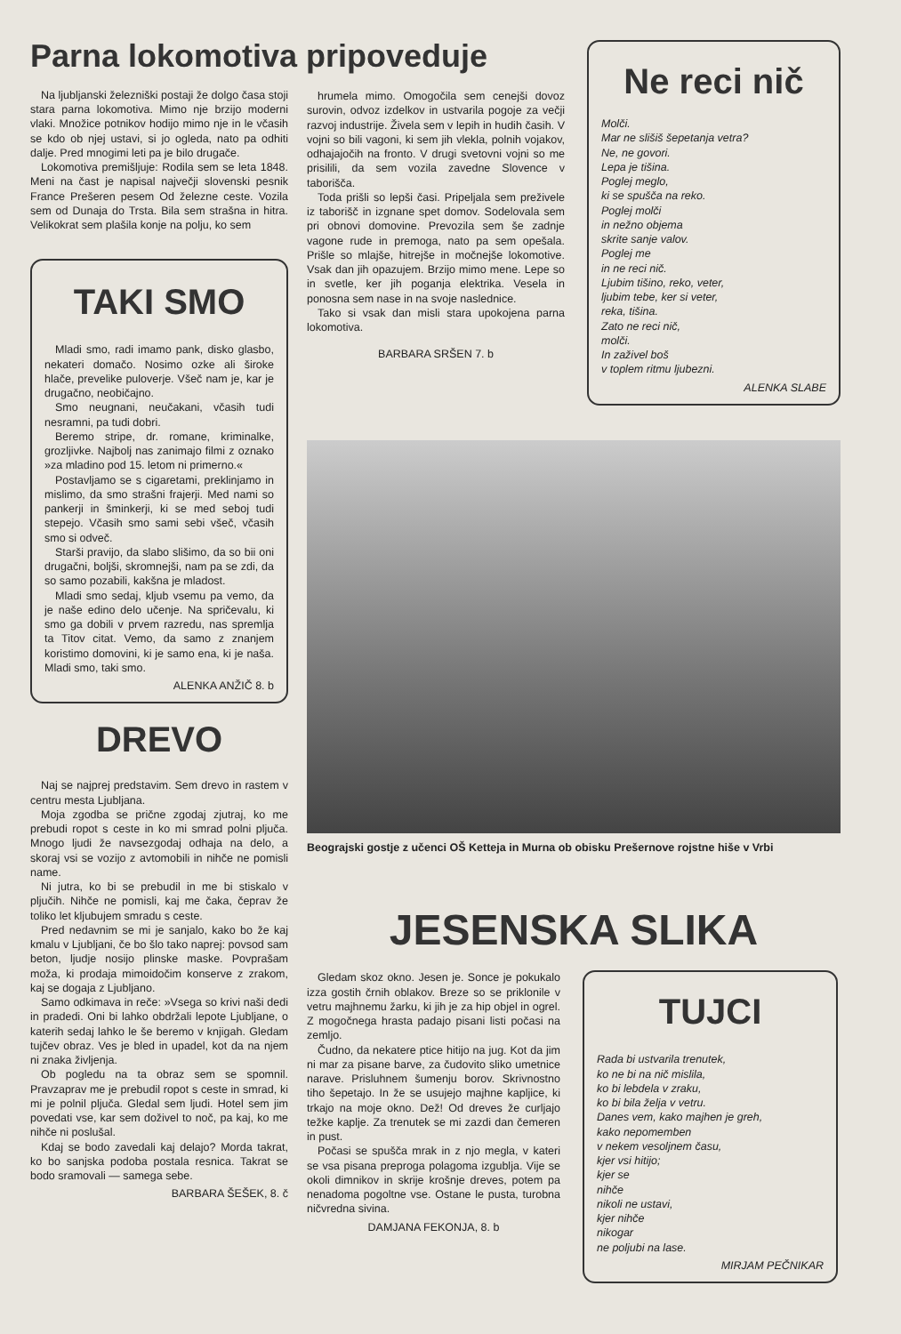Parna lokomotiva pripoveduje
Na ljubljanski železniški postaji že dolgo časa stoji stara parna lokomotiva. Mimo nje brzijo moderni vlaki. Množice potnikov hodijo mimo nje in le včasih se kdo ob njej ustavi, si jo ogleda, nato pa odhiti dalje. Pred mnogimi leti pa je bilo drugače.
Lokomotiva premišljuje: Rodila sem se leta 1848. Meni na čast je napisal največji slovenski pesnik France Prešeren pesem Od železne ceste. Vozila sem od Dunaja do Trsta. Bila sem strašna in hitra. Velikokrat sem plašila konje na polju, ko sem
TAKI SMO
Mladi smo, radi imamo pank, disko glasbo, nekateri domačo. Nosimo ozke ali široke hlače, prevelike puloverje. Všeč nam je, kar je drugačno, neobičajno.
Smo neugnani, neučakani, včasih tudi nesramni, pa tudi dobri.
Beremo stripe, dr. romane, kriminalke, grozljivke. Najbolj nas zanimajo filmi z oznako »za mladino pod 15. letom ni primerno.«
Postavljamo se s cigaretami, preklinjamo in mislimo, da smo strašni frajerji. Med nami so pankerji in šminkerji, ki se med seboj tudi stepejo. Včasih smo sami sebi všeč, včasih smo si odveč.
Starši pravijo, da slabo slišimo, da so bii oni drugačni, boljši, skromnejši, nam pa se zdi, da so samo pozabili, kakšna je mladost.
Mladi smo sedaj, kljub vsemu pa vemo, da je naše edino delo učenje. Na spričevalu, ki smo ga dobili v prvem razredu, nas spremlja ta Titov citat. Vemo, da samo z znanjem koristimo domovini, ki je samo ena, ki je naša. Mladi smo, taki smo.
ALENKA ANŽIČ 8. b
DREVO
Naj se najprej predstavim. Sem drevo in rastem v centru mesta Ljubljana.
Moja zgodba se prične zgodaj zjutraj, ko me prebudi ropot s ceste in ko mi smrad polni pljuča. Mnogo ljudi že navsezgodaj odhaja na delo, a skoraj vsi se vozijo z avtomobili in nihče ne pomisli name.
Ni jutra, ko bi se prebudil in me bi stiskalo v pljučih. Nihče ne pomisli, kaj me čaka, čeprav že toliko let kljubujem smradu s ceste.
Pred nedavnim se mi je sanjalo, kako bo že kaj kmalu v Ljubljani, če bo šlo tako naprej: povsod sam beton, ljudje nosijo plinske maske. Povprašam moža, ki prodaja mimoidočim konserve z zrakom, kaj se dogaja z Ljubljano.
Samo odkimava in reče: »Vsega so krivi naši dedi in pradedi. Oni bi lahko obdržali lepote Ljubljane, o katerih sedaj lahko le še beremo v knjigah. Gledam tujčev obraz. Ves je bled in upadel, kot da na njem ni znaka življenja.
Ob pogledu na ta obraz sem se spomnil. Pravzaprav me je prebudil ropot s ceste in smrad, ki mi je polnil pljuča. Gledal sem ljudi. Hotel sem jim povedati vse, kar sem doživel to noč, pa kaj, ko me nihče ni poslušal.
Kdaj se bodo zavedali kaj delajo? Morda takrat, ko bo sanjska podoba postala resnica. Takrat se bodo sramovali — samega sebe.
BARBARA ŠEŠEK, 8. č
hrumela mimo. Omogočila sem cenejši dovoz surovin, odvoz izdelkov in ustvarila pogoje za večji razvoj industrije. Živela sem v lepih in hudih časih. V vojni so bili vagoni, ki sem jih vlekla, polnih vojakov, odhajajočih na fronto. V drugi svetovni vojni so me prisilili, da sem vozila zavedne Slovence v taborišča.
Toda prišli so lepši časi. Pripeljala sem preživele iz taborišč in izgnane spet domov. Sodelovala sem pri obnovi domovine. Prevozila sem še zadnje vagone rude in premoga, nato pa sem opešala. Prišle so mlajše, hitrejše in močnejše lokomotive. Vsak dan jih opazujem. Brzijo mimo mene. Lepe so in svetle, ker jih poganja elektrika. Vesela in ponosna sem nase in na svoje naslednice.
Tako si vsak dan misli stara upokojena parna lokomotiva.
BARBARA SRŠEN 7. b
Ne reci nič
Molči.
Mar ne slišiš šepetanja vetra?
Ne, ne govori.
Lepa je tišina.
Poglej meglo,
ki se spušča na reko.
Poglej molči
in nežno objema
skrite sanje valov.
Poglej me
in ne reci nič.
Ljubim tišino, reko, veter,
ljubim tebe, ker si veter,
reka, tišina.
Zato ne reci nič,
molči.
In zaživel boš
v toplem ritmu ljubezni.
ALENKA SLABE
Beograjski gostje z učenci OŠ Ketteja in Murna ob obisku Prešernove rojstne hiše v Vrbi
JESENSKA SLIKA
Gledam skoz okno. Jesen je. Sonce je pokukalo izza gostih črnih oblakov. Breze so se priklonile v vetru majhnemu žarku, ki jih je za hip objel in ogrel. Z mogočnega hrasta padajo pisani listi počasi na zemljo.
Čudno, da nekatere ptice hitijo na jug. Kot da jim ni mar za pisane barve, za čudovito sliko umetnice narave. Prisluhnem šumenju borov. Skrivnostno tiho šepetajo. In že se usujejo majhne kapljice, ki trkajo na moje okno. Dež! Od dreves že curljajo težke kaplje. Za trenutek se mi zazdi dan čemeren in pust.
Počasi se spušča mrak in z njo megla, v kateri se vsa pisana preproga polagoma izgublja. Vije se okoli dimnikov in skrije krošnje dreves, potem pa nenadoma pogoltne vse. Ostane le pusta, turobna ničvredna sivina.
DAMJANA FEKONJA, 8. b
TUJCI
Rada bi ustvarila trenutek,
ko ne bi na nič mislila,
ko bi lebdela v zraku,
ko bi bila želja v vetru.
Danes vem, kako majhen je greh,
kako nepomemben
v nekem vesoljnem času,
kjer vsi hitijo;
kjer se
nihče
nikoli ne ustavi,
kjer nihče
nikogar
ne poljubi na lase.
MIRJAM PEČNIKAR